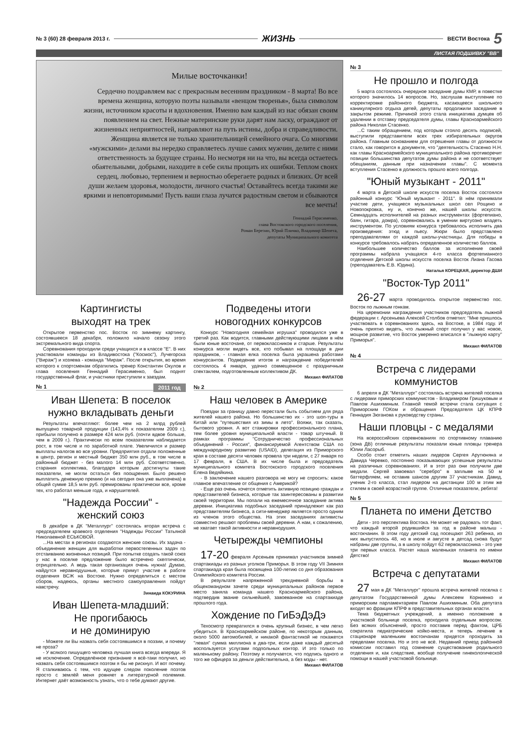№ 3 (60) 28 февраля 2013 г. ЖИЗНЬ ВЕСТИ Востока 5
ЛИСТАЯ ПОДШИВКУ "ВВ"
Милые восточканки!
Сердечно поздравляем вас с прекрасным весенним праздником - 8 марта! Во все времена женщина, которую поэты называли «венцом творенья», была символом жизни, источником красоты и вдохновения. Именно вам каждый из нас обязан своим появлением на свет. Нежные материнские руки дарят нам ласку, ограждают от жизненных неприятностей, направляют на путь истины, добра и справедливости. Женщина является не только хранительницей семейного очага. Со многими «мужскими» делами вы нередко справляетесь лучше самих мужчин, делите с ними ответственность за будущее страны. Но несмотря ни на что, вы всегда остаетесь обаятельными, добрыми, находите в себе силы прощать их ошибки. Теплом своих сердец, любовью, терпением и верностью оберегаете родных и близких. От всей души желаем здоровья, молодости, личного счастья! Оставайтесь всегда такими же яркими и неповторимыми! Пусть ваши глаза лучатся радостным светом и сбываются все мечты!
Геннадий Герасименко,
глава Востокского городского поселения,
Роман Березин, Юрий Пличко, Владимир Шепета,
депутаты Муниципального комитета
Картингисты
выходят на трек
Открытое первенство пос. Восток по зимнему картингу, состоявшееся 18 декабря, положило начало сезону этого экстремального вида спорта.
Соревнования проходили среди учащихся и в классе "Е". В них участвовали команды из Владивостока ("Космос"), Лучегорска ("Вираж") и хозяева - команда "Мираж". После открытия, во время которого к спортсменам обратились тренер Константин Окулов и глава поселения Геннадий Герасименко, был поднят государственный флаг, и участники приступили к заездам.
2011 год № 1
Иван Шепета: В поселок нужно вкладывать деньги
Результаты впечатляют: более чем на 2 млрд рублей выпущено товарной продукции (143,4% к показателям 2009 г.), прибыли получено в размере 424 млн руб. (почти вдвое больше, чем в 2009 г.). Практически по всем показателям наблюдается рост, в том числе и по заработной плате. Увеличился и размер выплаты налогов во все уровни. Предприятия отдали положенные в центр, регион и местный бюджет 350 млн руб., в том числе в районный бюджет - без малого 14 млн руб. Соответственно, старания коллектива, благодаря которым достигнуты такие показатели, не могли остаться без поощрения. Было решено выплатить денежную премию (и на сегодня она уже выплачена) в общей сумме 18,5 млн руб. премированы практически все, кроме тех, кто работал меньше года, и нарушителей.
"Надежда России" -
женский союз
В декабре в ДК "Металлург" состоялась вторая встреча с председателем краевого отделения "Надежды России" Татьяной Николаевной ЕСЬКОВОЙ.
...На местах в регионах создаются женские союзы. Их задача - объединение женщин для выработки первостепенных задач по отстаиванию жизненных позиций. При попытке создать такой союз у нас в поселке предложение было встречено скептически, отрицательно. А ведь такая организация очень нужна! Думаю, найдутся неравнодушные, которые примут участие в работе отделения ВСЖ на Востоке. Нужно определиться с местом сборов, надеюсь, органы местного самоуправления пойдут навстречу.
Зинаида КОКУРИНА
Иван Шепета-младший:
Не прогибаюсь
и не доминирую
- Можете ли Вы назвать себя состоявшимся в поэзии, и почему не проза?
- У всякого пишущего человека лучшая книга всегда впереди. Я не исключение. Определённое признание я всё-таки получил, но назвать себя состоявшимся поэтом я бы не рискнул. И вот почему. Я сталкиваюсь с тем, что идущее следом поколение поэтов просто с землёй меня ровняет в литературной полемике. Интернет даёт возможность узнать, что о тебе думают другие.
Подведены итоги
новогодних конкурсов
Конкурс "Новогодняя семейная игрушка" проводился уже в третий раз. Как водится, главными действующими лицами в нём были юные восточане, от первоклассников и старше. Результаты конкурса могли видеть все, кто побывал на площади в дни праздников, - главная елка поселка была украшена работами конкурсантов. Подведение итогов и награждение победителей состоялось 4 января, удачно совмещенное с праздничным спектаклем, подготовленным коллективом ДК.
Михаил ФИЛАТОВ
№ 2
Наш человек в Америке
Поездки за границу давно перестали быть событием для ряда жителей нашего района. Но большинство их - это шоп-туры в Китай или "путешествия из зимы в лето". Вояжи, так сказать, бытового уровня. А вот стажировки профессионального плана, тем более уровня муниципальной власти - товар штучный. В рамках программы "Сотрудничество профессиональных объединений - Россия", финансируемой Агентством США по международному развитию (USAID), делегация из Приморского края в составе десяти человек провела три недели, с 27 января по 17 февраля, в США. В их числе была и председатель муниципального комитета Востокского городского поселения Елена Ведяйкина.
- В заключение нашего разговора не могу не спросить: какое главное впечатление от общения с Америкой?
- Еще раз очень хочется отметить активную позицию граждан и представителей бизнеса, которые так заинтересованы в развитии своей территории. Мы попали на ежемесячное заседание актива деревни. Инициатива подобных заседаний принадлежит как раз представителям бизнеса, а сити-менеджер является просто одним из членов этого общества. На этих заседаниях активисты совместно решают проблемы своей деревни. А нам, к сожалению, не хватает такой активности и неравнодушия.
Четырежды чемпионы
17-20 февраля Арсеньев принимал участников зимней спартакиады из разных уголков Приморья. В этом году VII Зимняя спартакиада края была посвящена 100-летию со дня образования Олимпийского комитета России.
В результате напряженной трехдневной борьбы в общекомандном зачете среди муниципальных районов первое место заняла команда нашего Красноармейского района, подтвердив звание сильнейшей, завоеванное на спартакиаде прошлого года.
Хождение по ГиБэДэДэ
Техосмотр превратился в очень крупный бизнес, в чем легко убедиться. В Красноармейском районе, по некоторым данным, около 5000 автомобилей, и никакой фантастикой не покажется "левая" сумма миллиона в два-три, если даже каждый десятый воспользуется услугами подпольных контор. И это только по маленькому району. Поэтому и получается, что подпись одного и того же офицера за деньги действительна, а без мзды - нет.
Михаил ФИЛАТОВ
№ 3
Не прошло и полгода
5 марта состоялось очередное заседание думы КМР, в повестке которого значилось 14 вопросов. Но, заслушав выступление по корректировке районного бюджета, касающееся школьного каникулярного отдыха детей, депутаты продолжили заседание в закрытом режиме. Причиной этого стала инициатива думцев об удалении в отставку председателя думы, главы Красноармейского района Николая Стасенко.
...С таким обращением, под которым стояло десять подписей, выступили представители всех трех избирательных округов района. Главным основанием для отрешения главы от должности стало, как говорится в документе, что "деятельность Стасенко Н.Н. как главы Красноармейского муниципального района противоречит позиции большинства депутатов думы района и не соответствует обещаниям, данным при назначении главы". С момента вступления Стасенко в должность прошло всего полгода.
"Юный музыкант - 2011"
4 марта в Детской школе искусств поселка Восток состоялся районный конкурс "Юный музыкант - 2011". В нём принимали участие дети, учащиеся музыкальных школ сел Рощино и Новопокровка, ну и, конечно же, нашей школы искусств. Семнадцать исполнителей на разных инструментах (фортепиано, баян, гитара, домра), соревновались в умении виртуозно владеть инструментом. По условиям конкурса требовалось исполнить два произведения: этюд и пьесу. Жюри было представлено преподавателями от каждой школы-участницы. Для победы в конкурсе требовалось набрать определенное количество баллов.
Наибольшее количество баллов за исполнение своей программы набрала учащаяся 4-го класса фортепианного отделения Детской школы искусств поселка Восток Лиана Гасова (преподаватель Е.В. Юдина).
Наталья КОРЕЦКАЯ, директор ДШИ
"Восток-Тур 2011"
26-27 марта проводилось открытое первенство пос. Восток по лыжным гонкам.
На церемонии награждения участников председатель лыжной федерации г. Арсеньева Алексей Столбов отметил: "Мне пришлось участвовать в соревнованиях здесь, на Востоке, в 1984 году. И очень приятно видеть, что лыжный спорт получил у вас новое, мощное развитие, что Восток уверенно вписался в "лыжную карту" Приморья".
Михаил ФИЛАТОВ
№ 4
Встреча с лидерами
коммунистов
6 апреля в ДК "Металлург" состоялась встреча жителей поселка с лидерами приморских коммунистов - Владимиром Гришуковым и Павлом Ашихминым. Главной темой встречи стала ситуация с Приморским ГОКом и обращения Председателя ЦК КПРФ Геннадия Зюганова к руководству страны.
Наши пловцы - с медалями
На всероссийских соревнованиях по спортивному плаванию (зона ДВ) отличные результаты показали юные пловцы тренера Юлии Ласорыб.
Особо стоит отметить наших лидеров Сергея Арутюняна и Давида Черевко, постоянно показывающих успешные результаты на различных соревнованиях. И в этот раз они получили две медали. Сергей завоевал "серебро" в заплыве на 50 м баттерфляем, не оставив шансов другим 37 участникам. Давид, ученик 2-го класса, стал лидером на дистанции 100 м этим же стилем в своей возрастной группе. Отличные показатели, ребята!
№ 5
Планета по имени Детство
Дети - это перспектива Востока. Не может не радовать тот факт, что каждый второй родившийся за год в районе малыш - востокчанин. В этом году детский сад посещают 263 ребенка, из них выпустилось 48, но в июле и августе в детсад снова будут набраны две группы, а в школу пойдут 62 первоклассника - это уже три первых класса. Растет наша маленькая планета по имени Детство!
Михаил ФИЛАТОВ
Встреча с депутатами
27 мая в ДК "Металлург" прошла встреча жителей поселка с депутатом Государственной думы Алексеем Корниенко и приморским парламентарием Павлом Ашихминым. Оба депутата входят во фракции КПРФ в представительных органах власти.
Тема бюджетных учреждений, а именно положение в участковой больнице поселка, проходила отдельным вопросом. Без всяких объяснений, просто поставив перед фактом, ЦРБ сократила педиатрические койко-места, и теперь лечение в стационаре маленьким востокчанам придется проходить за пределами поселка. Но и это не всё. Недавний приезд районной комиссии поставил под сомнение существование родильного отделения и, как следствие, вообще получение гинекологической помощи в нашей участковой больнице.